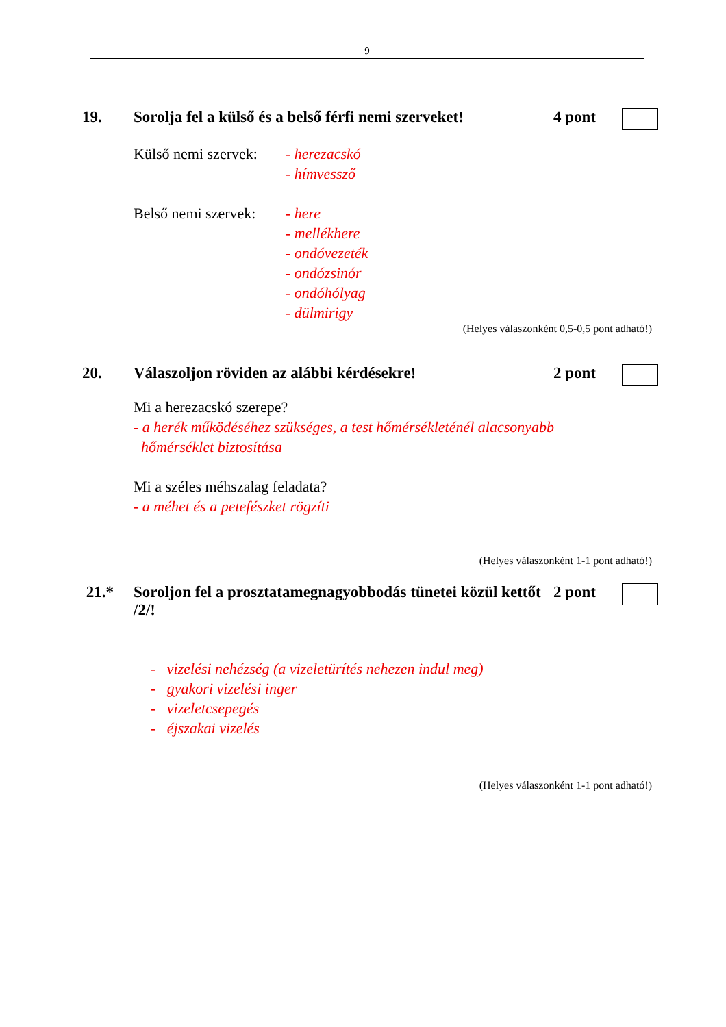9
19. Sorolja fel a külső és a belső férfi nemi szerveket!
4 pont
Külső nemi szervek:
- herezacskó
- hímvessző
Belső nemi szervek:
- here
- mellékhere
- ondóvezeték
- ondózsinór
- ondóhólyag
- dülmirigy
(Helyes válaszonként 0,5-0,5 pont adható!)
20. Válaszoljon röviden az alábbi kérdésekre!
2 pont
Mi a herezacskó szerepe?
- a herék működéséhez szükséges, a test hőmérsékleténél alacsonyabb
hőmérséklet biztosítása
Mi a széles méhszalag feladata?
- a méhet és a petefészket rögzíti
(Helyes válaszonként 1-1 pont adható!)
21.* Soroljon fel a prosztatamegnagyobbodás tünetei közül kettőt /2/!
2 pont
- vizelési nehézség (a vizeletürítés nehezen indul meg)
- gyakori vizelési inger
- vizeletcsepegés
- éjszakai vizelés
(Helyes válaszonként 1-1 pont adható!)